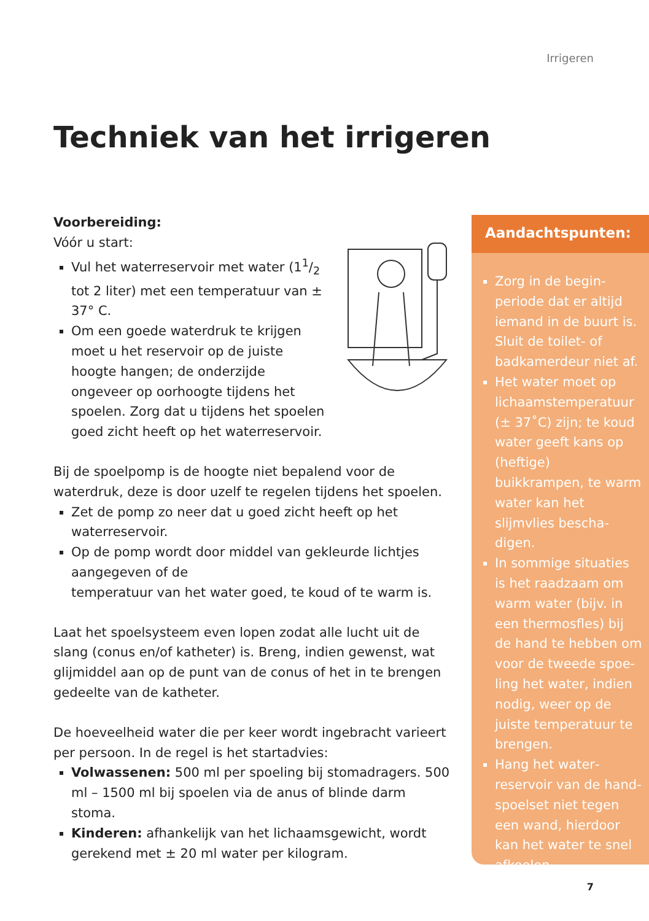Irrigeren
Techniek van het irrigeren
Voorbereiding:
Vóór u start:
Vul het waterreservoir met water (11/2 tot 2 liter) met een temperatuur van ± 37° C.
Om een goede waterdruk te krijgen moet u het reservoir op de juiste hoogte hangen; de onderzijde ongeveer op oorhoogte tijdens het spoelen. Zorg dat u tijdens het spoelen goed zicht heeft op het waterreservoir.
Bij de spoelpomp is de hoogte niet bepalend voor de waterdruk, deze is door uzelf te regelen tijdens het spoelen.
Zet de pomp zo neer dat u goed zicht heeft op het waterreservoir.
Op de pomp wordt door middel van gekleurde lichtjes aangegeven of de
temperatuur van het water goed, te koud of te warm is.
Laat het spoelsysteem even lopen zodat alle lucht uit de slang (conus en/of katheter) is. Breng, indien gewenst, wat glijmiddel aan op de punt van de conus of het in te brengen gedeelte van de katheter.
De hoeveelheid water die per keer wordt ingebracht varieert per persoon. In de regel is het startadvies:
Volwassenen: 500 ml per spoeling bij stomadragers. 500 ml – 1500 ml bij spoelen via de anus of blinde darm stoma.
Kinderen: afhankelijk van het lichaamsgewicht, wordt gerekend met ± 20 ml water per kilogram.
Aandachtspunten:
Zorg in de begin­periode dat er altijd iemand in de buurt is. Sluit de toilet- of badkamerdeur niet af.
Het water moet op lichaamstemperatuur (± 37˚C) zijn; te koud water geeft kans op (heftige) buikkrampen, te warm water kan het slijmvlies bescha­digen.
In sommige situaties is het raadzaam om warm water (bijv. in een thermosfles) bij de hand te hebben om voor de tweede spoe­ling het water, indien nodig, weer op de juiste temperatuur te brengen.
Hang het water­reservoir van de hand­spoelset niet tegen een wand, hierdoor kan het water te snel afkoelen.
7